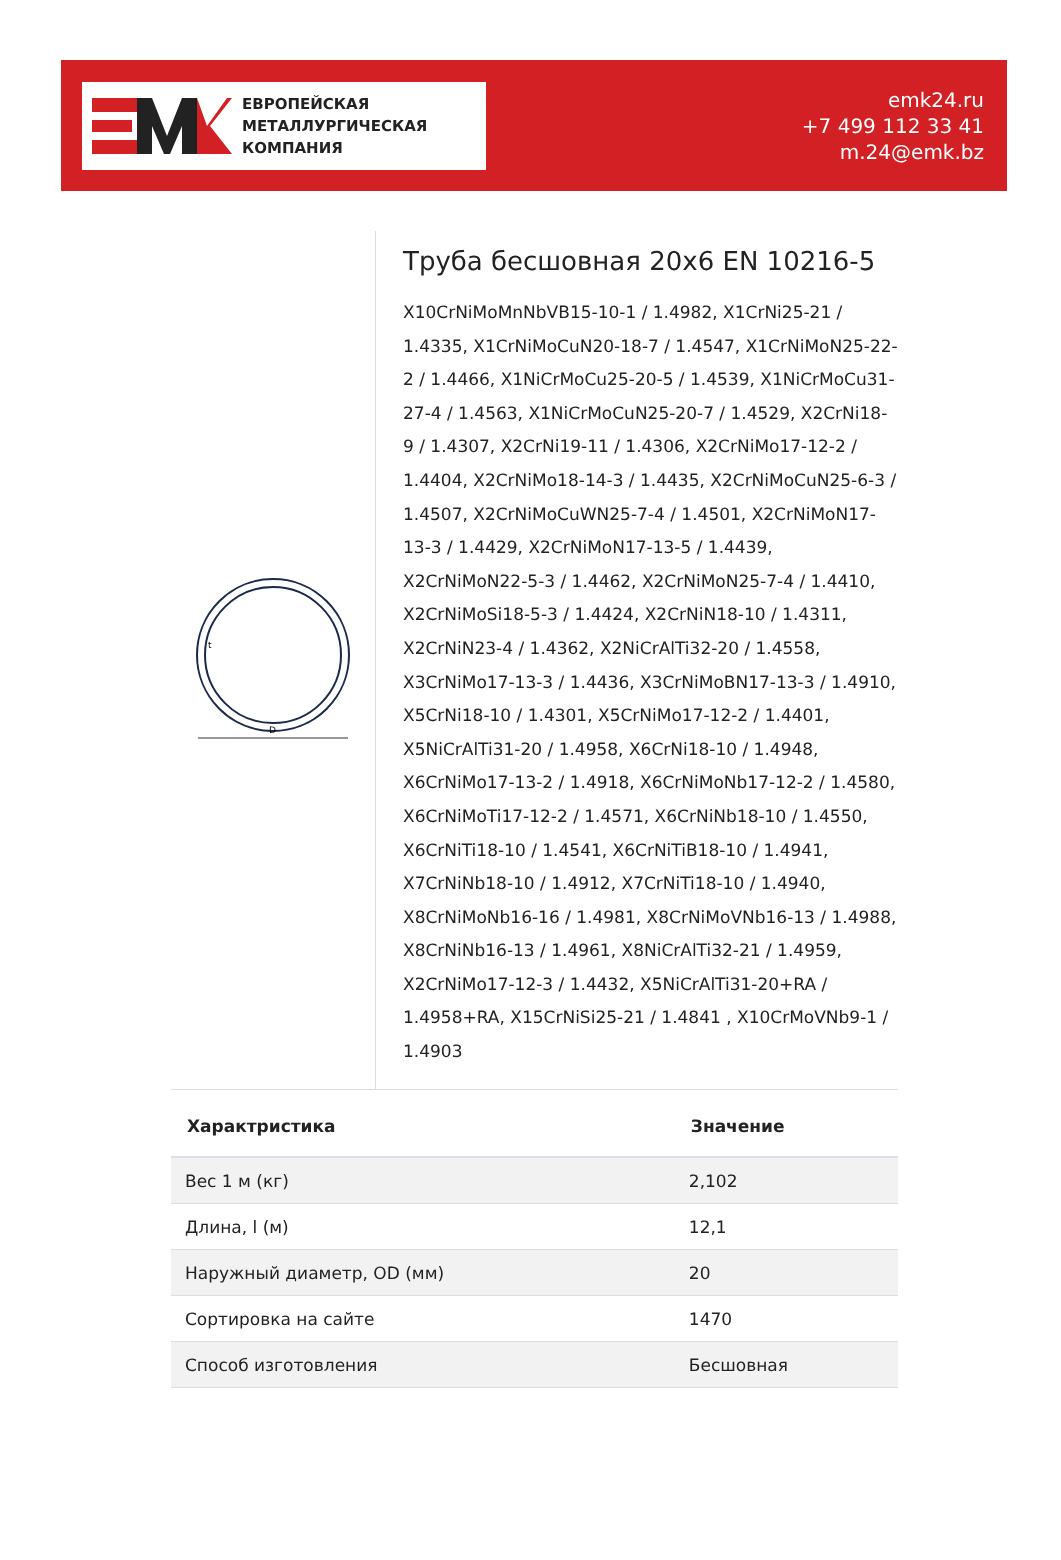ЕВРОПЕЙСКАЯ
МЕТАЛЛУРГИЧЕСКАЯ
КОМПАНИЯ
emk24.ru
+7 499 112 33 41
m.24@emk.bz
D
t
Труба бесшовная 20x6 EN 10216-5
X10CrNiMoMnNbVB15-10-1 / 1.4982, X1CrNi25-21 / 1.4335, X1CrNiMoCuN20-18-7 / 1.4547, X1CrNiMoN25-22-2 / 1.4466, X1NiCrMoCu25-20-5 / 1.4539, X1NiCrMoCu31-27-4 / 1.4563, X1NiCrMoCuN25-20-7 / 1.4529, X2CrNi18-9 / 1.4307, X2CrNi19-11 / 1.4306, X2CrNiMo17-12-2 / 1.4404, X2CrNiMo18-14-3 / 1.4435, X2CrNiMoCuN25-6-3 / 1.4507, X2CrNiMoCuWN25-7-4 / 1.4501, X2CrNiMoN17-13-3 / 1.4429, X2CrNiMoN17-13-5 / 1.4439, X2CrNiMoN22-5-3 / 1.4462, X2CrNiMoN25-7-4 / 1.4410, X2CrNiMoSi18-5-3 / 1.4424, X2CrNiN18-10 / 1.4311, X2CrNiN23-4 / 1.4362, X2NiCrAlTi32-20 / 1.4558, X3CrNiMo17-13-3 / 1.4436, X3CrNiMoBN17-13-3 / 1.4910, X5CrNi18-10 / 1.4301, X5CrNiMo17-12-2 / 1.4401, X5NiCrAlTi31-20 / 1.4958, X6CrNi18-10 / 1.4948, X6CrNiMo17-13-2 / 1.4918, X6CrNiMoNb17-12-2 / 1.4580, X6CrNiMoTi17-12-2 / 1.4571, X6CrNiNb18-10 / 1.4550, X6CrNiTi18-10 / 1.4541, X6CrNiTiB18-10 / 1.4941, X7CrNiNb18-10 / 1.4912, X7CrNiTi18-10 / 1.4940, X8CrNiMoNb16-16 / 1.4981, X8CrNiMoVNb16-13 / 1.4988, X8CrNiNb16-13 / 1.4961, X8NiCrAlTi32-21 / 1.4959, X2CrNiMo17-12-3 / 1.4432, X5NiCrAlTi31-20+RA / 1.4958+RA, X15CrNiSi25-21 / 1.4841 , X10CrMoVNb9-1 / 1.4903
| Характристика | Значение |
| --- | --- |
| Вес 1 м (кг) | 2,102 |
| Длина, l (м) | 12,1 |
| Наружный диаметр, OD (мм) | 20 |
| Сортировка на сайте | 1470 |
| Способ изготовления | Бесшовная |